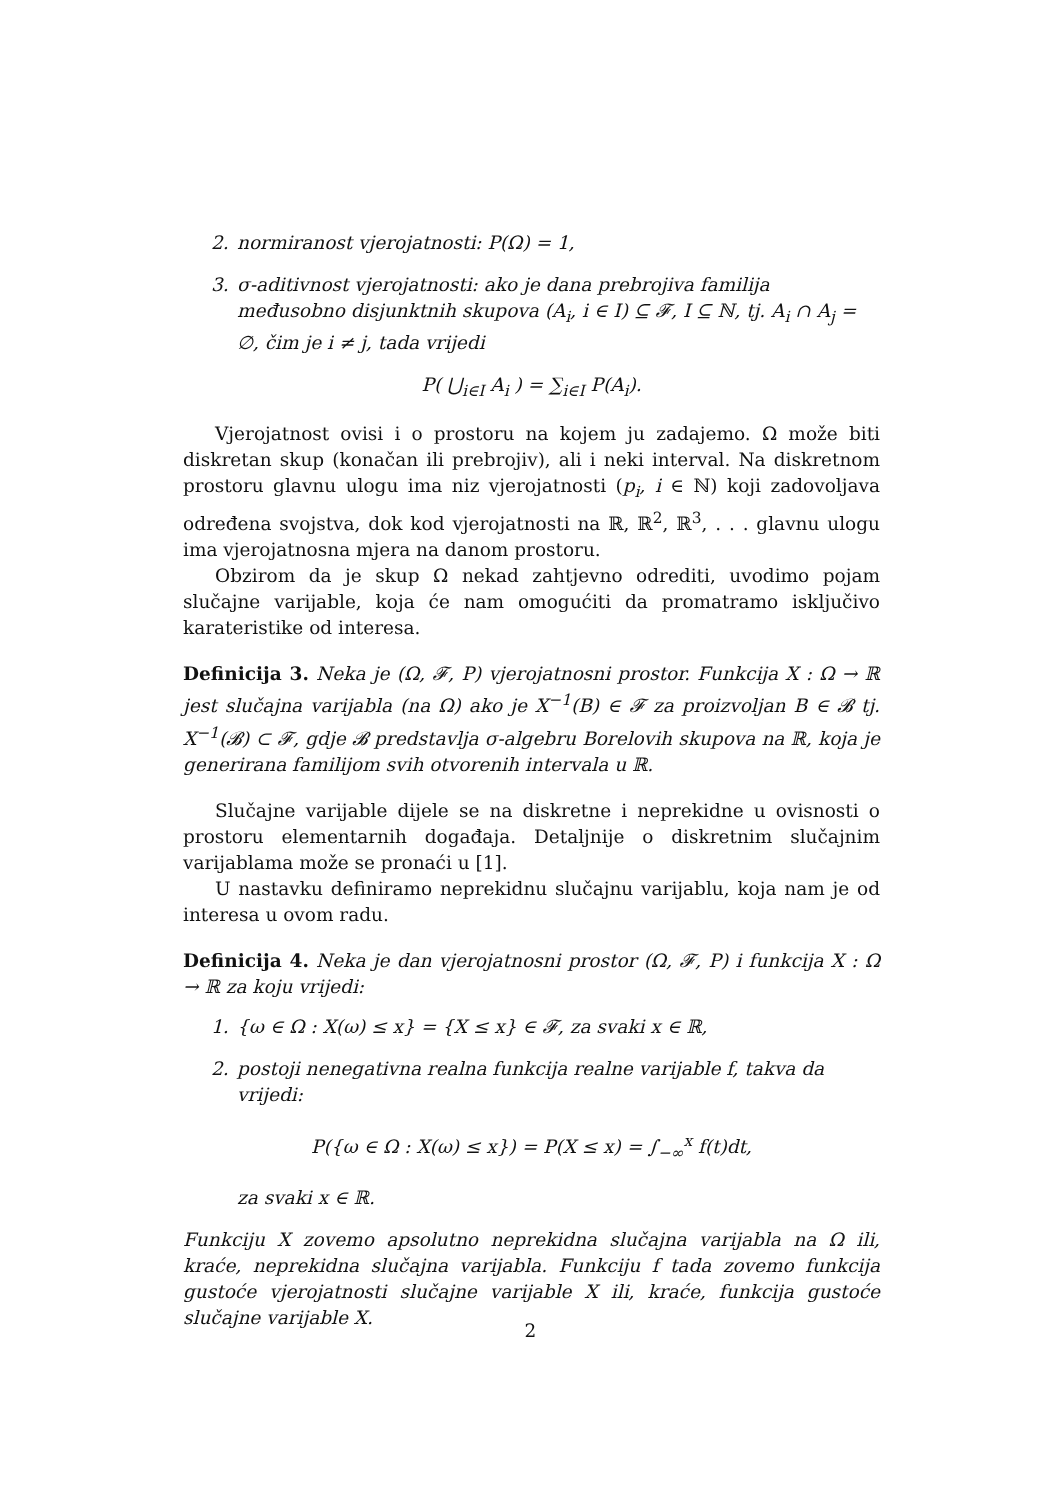2. normiranost vjerojatnosti: P(Ω) = 1,
3. σ-aditivnost vjerojatnosti: ako je dana prebrojiva familija međusobno disjunktnih skupova (A<sub>i</sub>, i ∈ I) ⊆ 𝓕, I ⊆ ℕ, tj. A<sub>i</sub> ∩ A<sub>j</sub> = ∅, čim je i ≠ j, tada vrijedi
P( ⋃<sub>i∈I</sub> A<sub>i</sub> ) = ∑<sub>i∈I</sub> P(A<sub>i</sub>).
Vjerojatnost ovisi i o prostoru na kojem ju zadajemo. Ω može biti diskretan skup (konačan ili prebrojiv), ali i neki interval. Na diskretnom prostoru glavnu ulogu ima niz vjerojatnosti (p<sub>i</sub>, i ∈ ℕ) koji zadovoljava određena svojstva, dok kod vjerojatnosti na ℝ, ℝ<sup>2</sup>, ℝ<sup>3</sup>, . . . glavnu ulogu ima vjerojatnosna mjera na danom prostoru.
Obzirom da je skup Ω nekad zahtjevno odrediti, uvodimo pojam slučajne varijable, koja će nam omogućiti da promatramo isključivo karateristike od interesa.
Definicija 3. Neka je (Ω, 𝓕, P) vjerojatnosni prostor. Funkcija X : Ω → ℝ jest slučajna varijabla (na Ω) ako je X<sup>−1</sup>(B) ∈ 𝓕 za proizvoljan B ∈ 𝓑 tj. X<sup>−1</sup>(𝓑) ⊂ 𝓕, gdje 𝓑 predstavlja σ-algebru Borelovih skupova na ℝ, koja je generirana familijom svih otvorenih intervala u ℝ.
Slučajne varijable dijele se na diskretne i neprekidne u ovisnosti o prostoru elementarnih događaja. Detaljnije o diskretnim slučajnim varijablama može se pronaći u [1].
U nastavku definiramo neprekidnu slučajnu varijablu, koja nam je od interesa u ovom radu.
Definicija 4. Neka je dan vjerojatnosni prostor (Ω, 𝓕, P) i funkcija X : Ω → ℝ za koju vrijedi:
1. {ω ∈ Ω : X(ω) ≤ x} = {X ≤ x} ∈ 𝓕, za svaki x ∈ ℝ,
2. postoji nenegativna realna funkcija realne varijable f, takva da vrijedi:
P({ω ∈ Ω : X(ω) ≤ x}) = P(X ≤ x) = ∫<sub>−∞</sub><sup>x</sup> f(t)dt,
za svaki x ∈ ℝ.
Funkciju X zovemo apsolutno neprekidna slučajna varijabla na Ω ili, kraće, neprekidna slučajna varijabla. Funkciju f tada zovemo funkcija gustoće vjerojatnosti slučajne varijable X ili, kraće, funkcija gustoće slučajne varijable X.
2